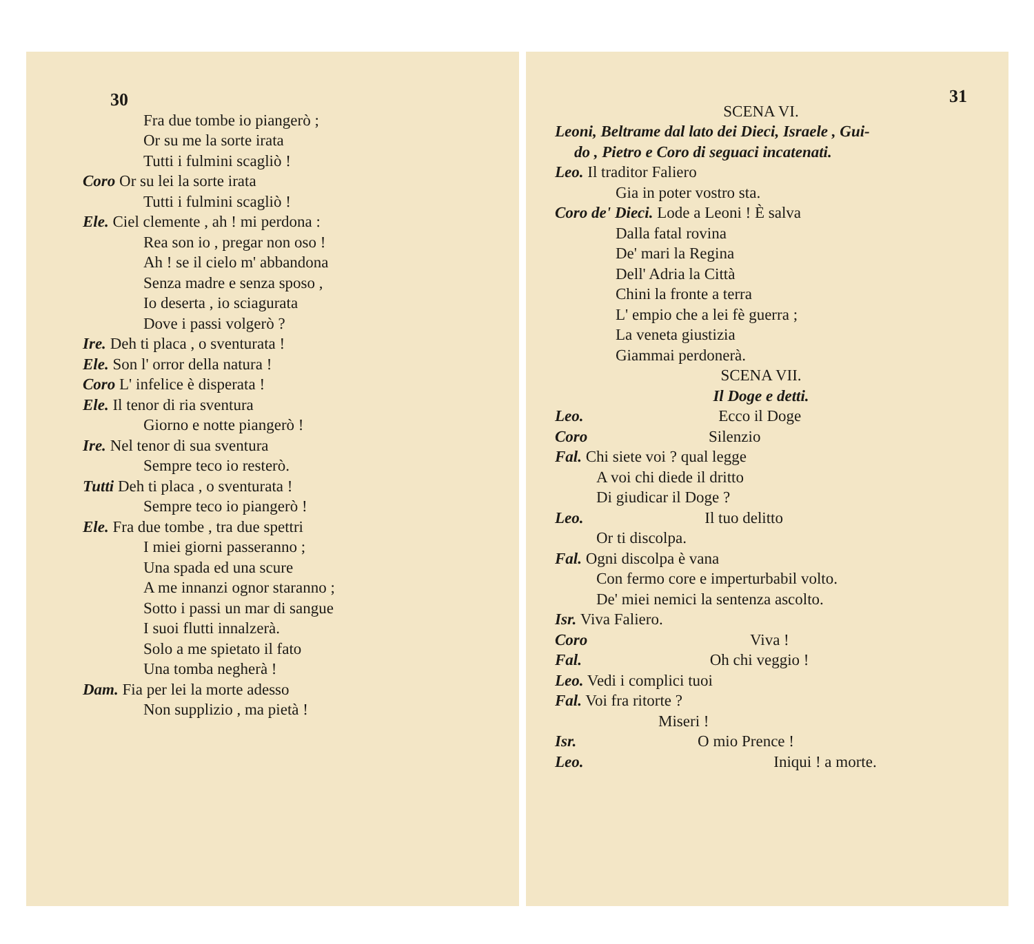30
Fra due tombe io piangerò ;
Or su me la sorte irata
Tutti i fulmini scagliò !
Coro Or su lei la sorte irata
Tutti i fulmini scagliò !
Ele. Ciel clemente , ah ! mi perdona :
Rea son io , pregar non oso !
Ah ! se il cielo m' abbandona
Senza madre e senza sposo ,
Io deserta , io sciagurata
Dove i passi volgerò ?
Ire. Deh ti placa , o sventurata !
Ele. Son l' orror della natura !
Coro L' infelice è disperata !
Ele. Il tenor di ria sventura
Giorno e notte piangerò !
Ire. Nel tenor di sua sventura
Sempre teco io resterò.
Tutti Deh ti placa , o sventurata !
Sempre teco io piangerò !
Ele. Fra due tombe , tra due spettri
I miei giorni passeranno ;
Una spada ed una scure
A me innanzi ognor staranno ;
Sotto i passi un mar di sangue
I suoi flutti innalzerà.
Solo a me spietato il fato
Una tomba negherà !
Dam. Fia per lei la morte adesso
Non supplizio , ma pietà !
31
SCENA VI.
Leoni, Beltrame dal lato dei Dieci, Israele , Gui-
do , Pietro e Coro di seguaci incatenati.
Leo. Il traditor Faliero
Gia in poter vostro sta.
Coro de' Dieci. Lode a Leoni ! È salva
Dalla fatal rovina
De' mari la Regina
Dell' Adria la Città
Chini la fronte a terra
L' empio che a lei fè guerra ;
La veneta giustizia
Giammai perdonerà.
SCENA VII.
Il Doge e detti.
Leo. Ecco il Doge
Coro Silenzio
Fal. Chi siete voi ? qual legge
A voi chi diede il dritto
Di giudicar il Doge ?
Leo. Il tuo delitto
Or ti discolpa.
Fal. Ogni discolpa è vana
Con fermo core e imperturbabil volto.
De' miei nemici la sentenza ascolto.
Isr. Viva Faliero.
Coro Viva !
Fal. Oh chi veggio !
Leo. Vedi i complici tuoi
Fal. Voi fra ritorte ?
Miseri !
Isr. O mio Prence !
Leo. Iniqui ! a morte.